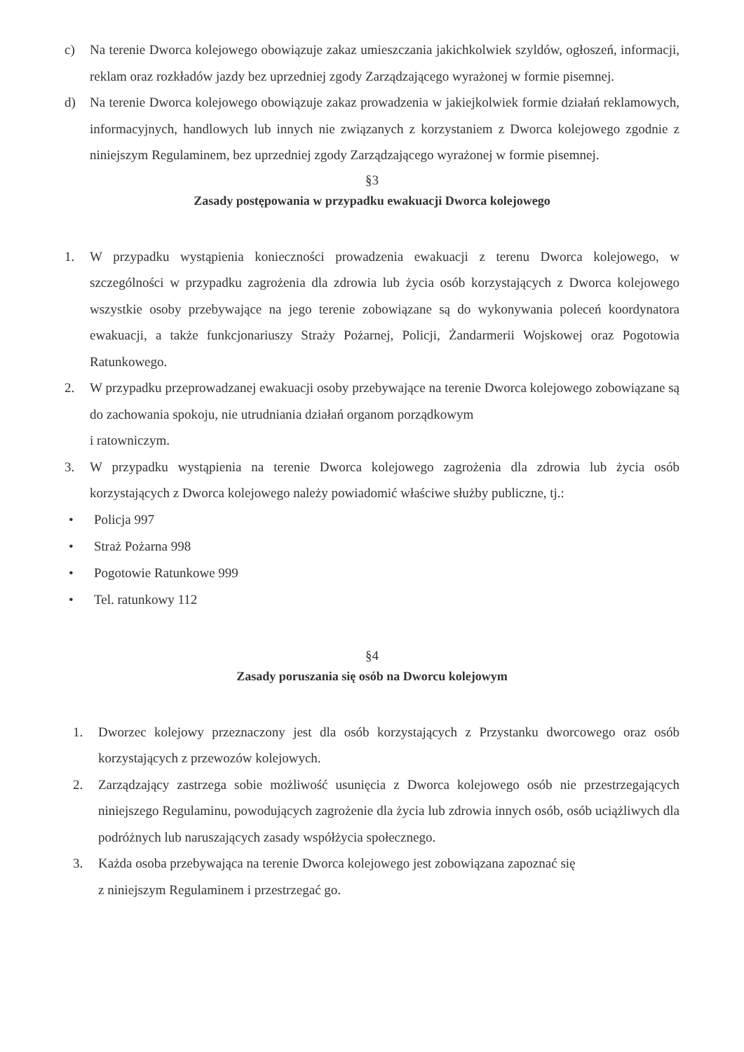c) Na terenie Dworca kolejowego obowiązuje zakaz umieszczania jakichkolwiek szyldów, ogłoszeń, informacji, reklam oraz rozkładów jazdy bez uprzedniej zgody Zarządzającego wyrażonej w formie pisemnej.
d) Na terenie Dworca kolejowego obowiązuje zakaz prowadzenia w jakiejkolwiek formie działań reklamowych, informacyjnych, handlowych lub innych nie związanych z korzystaniem z Dworca kolejowego zgodnie z niniejszym Regulaminem, bez uprzedniej zgody Zarządzającego wyrażonej w formie pisemnej.
§3
Zasady postępowania w przypadku ewakuacji Dworca kolejowego
1. W przypadku wystąpienia konieczności prowadzenia ewakuacji z terenu Dworca kolejowego, w szczególności w przypadku zagrożenia dla zdrowia lub życia osób korzystających z Dworca kolejowego wszystkie osoby przebywające na jego terenie zobowiązane są do wykonywania poleceń koordynatora ewakuacji, a także funkcjonariuszy Straży Pożarnej, Policji, Żandarmerii Wojskowej oraz Pogotowia Ratunkowego.
2. W przypadku przeprowadzanej ewakuacji osoby przebywające na terenie Dworca kolejowego zobowiązane są do zachowania spokoju, nie utrudniania działań organom porządkowym
i ratowniczym.
3. W przypadku wystąpienia na terenie Dworca kolejowego zagrożenia dla zdrowia lub życia osób korzystających z Dworca kolejowego należy powiadomić właściwe służby publiczne, tj.:
• Policja 997
• Straż Pożarna 998
• Pogotowie Ratunkowe 999
• Tel. ratunkowy 112
§4
Zasady poruszania się osób na Dworcu kolejowym
1. Dworzec kolejowy przeznaczony jest dla osób korzystających z Przystanku dworcowego oraz osób korzystających z przewozów kolejowych.
2. Zarządzający zastrzega sobie możliwość usunięcia z Dworca kolejowego osób nie przestrzegających niniejszego Regulaminu, powodujących zagrożenie dla życia lub zdrowia innych osób, osób uciążliwych dla podróżnych lub naruszających zasady współżycia społecznego.
3. Każda osoba przebywająca na terenie Dworca kolejowego jest zobowiązana zapoznać się
z niniejszym Regulaminem i przestrzegać go.